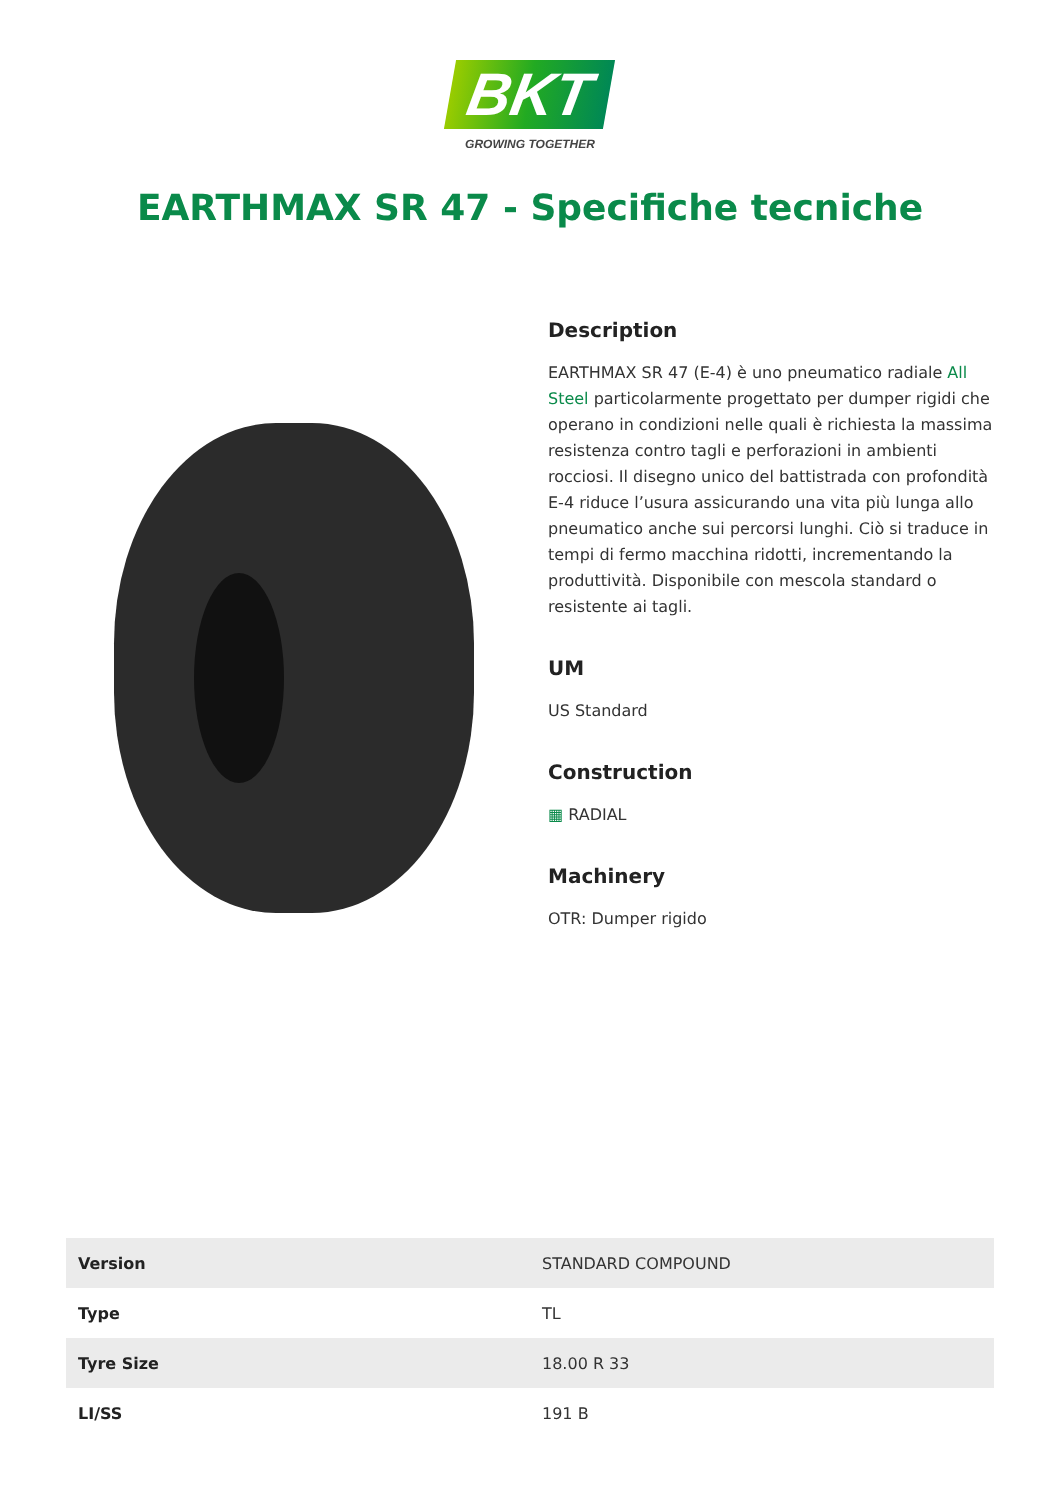BKT
GROWING TOGETHER
EARTHMAX SR 47 - Specifiche tecniche
Description
EARTHMAX SR 47 (E-4) è uno pneumatico radiale All Steel particolarmente progettato per dumper rigidi che operano in condizioni nelle quali è richiesta la massima resistenza contro tagli e perforazioni in ambienti rocciosi. Il disegno unico del battistrada con profondità E-4 riduce l’usura assicurando una vita più lunga allo pneumatico anche sui percorsi lunghi. Ciò si traduce in tempi di fermo macchina ridotti, incrementando la produttività. Disponibile con mescola standard o resistente ai tagli.
UM
US Standard
Construction
▦ RADIAL
Machinery
OTR: Dumper rigido
| Version | STANDARD COMPOUND |
| Type | TL |
| Tyre Size | 18.00 R 33 |
| LI/SS | 191 B |